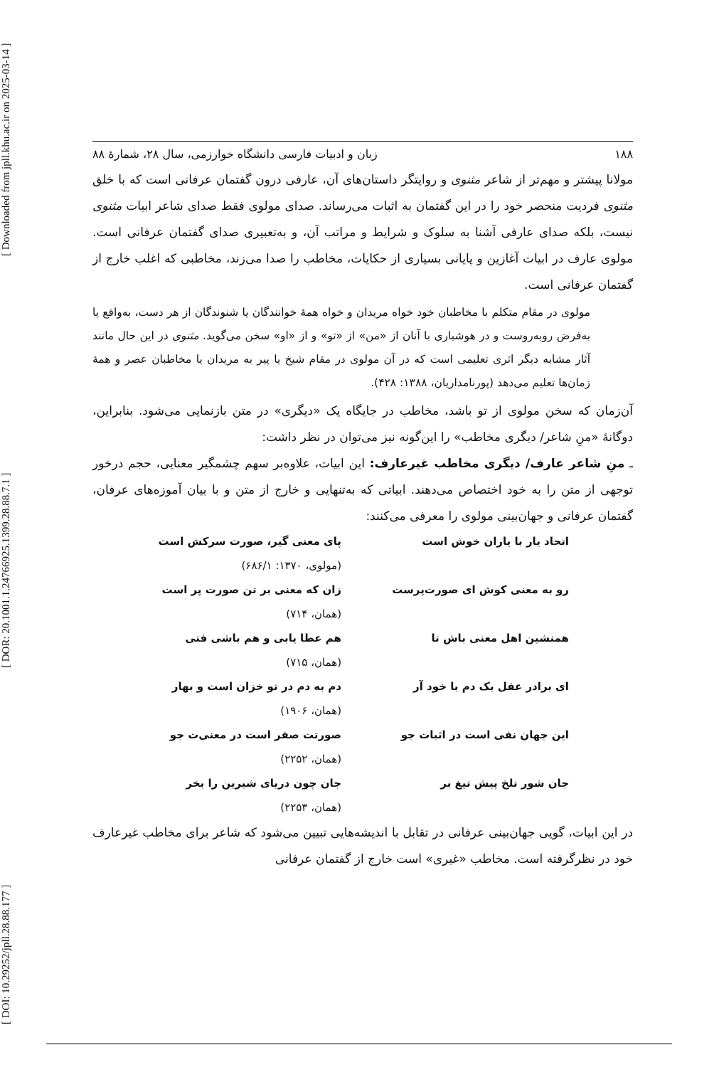[ DOI: 10.29252/jpll.28.88.177 ] [ DOR: 20.1001.1.24766925.1399.28.88.7.1 ] [ Downloaded from jpll.khu.ac.ir on 2025-03-14 ]
۱۸۸ زبان و ادبیات فارسی دانشگاه خوارزمی، سال ۲۸، شمارهٔ ۸۸
مولانا پیشتر و مهم‌تر از شاعر مثنوی و روایتگر داستان‌های آن، عارفی درون گفتمان عرفانی است که با خلق مثنوی فردیت منحصر خود را در این گفتمان به اثبات می‌رساند. صدای مولوی فقط صدای شاعر ابیات مثنوی نیست، بلکه صدای عارفی آشنا به سلوک و شرایط و مراتب آن، و به‌تعبیری صدای گفتمان عرفانی است. مولوی عارف در ابیات آغازین و پایانی بسیاری از حکایات، مخاطب را صدا می‌زند، مخاطبی که اغلب خارج از گفتمان عرفانی است.
مولوی در مقام متکلم با مخاطبان خود خواه مریدان و خواه همهٔ خوانندگان یا شنوندگان از هر دست، به‌واقع یا به‌فرض روبه‌روست و در هوشیاری با آنان از «من» از «تو» و از «او» سخن می‌گوید. مثنوی در این حال مانند آثار مشابه دیگر اثری تعلیمی است که در آن مولوی در مقام شیخ یا پیر به مریدان یا مخاطبان عصر و همهٔ زمان‌ها تعلیم می‌دهد (پورنامداریان، ۱۳۸۸: ۴۲۸).
آن‌زمان که سخن مولوی از تو باشد، مخاطب در جایگاه یک «دیگری» در متن بازنمایی می‌شود. بنابراین، دوگانهٔ «منِ شاعر/ دیگری مخاطب» را این‌گونه نیز می‌توان در نظر داشت:
ـ منِ شاعر عارف/ دیگری مخاطب غیرعارف: این ابیات، علاوه‌بر سهم چشمگیر معنایی، حجم درخور توجهی از متن را به خود اختصاص می‌دهند. ابیاتی که به‌تنهایی و خارج از متن و با بیان آموزه‌های عرفان، گفتمان عرفانی و جهان‌بینی مولوی را معرفی می‌کنند:
اتحاد یار با یاران خوش است پای معنی گیر، صورت سرکش است (مولوی، ۱۳۷۰: ۶۸۶/۱) رو به معنی کوش ای صورت‌پرست زان که معنی بر تن صورت پر است (همان، ۷۱۴) همنشین اهل معنی باش تا هم عطا یابی و هم باشی فتی (همان، ۷۱۵) ای برادر عقل یک دم با خود آر دم به دم در تو خزان است و بهار (همان، ۱۹۰۶) این جهان نفی است در اثبات جو صورتت صفر است در معنی‌ت جو (همان، ۲۲۵۲) جان شور تلخ پیش تیغ بر جان چون دریای شیرین را بخر (همان، ۲۲۵۳)
در این ابیات، گویی جهان‌بینی عرفانی در تقابل با اندیشه‌هایی تبیین می‌شود که شاعر برای مخاطب غیرعارف خود در نظرگرفته است. مخاطب «غیری» است خارج از گفتمان عرفانی